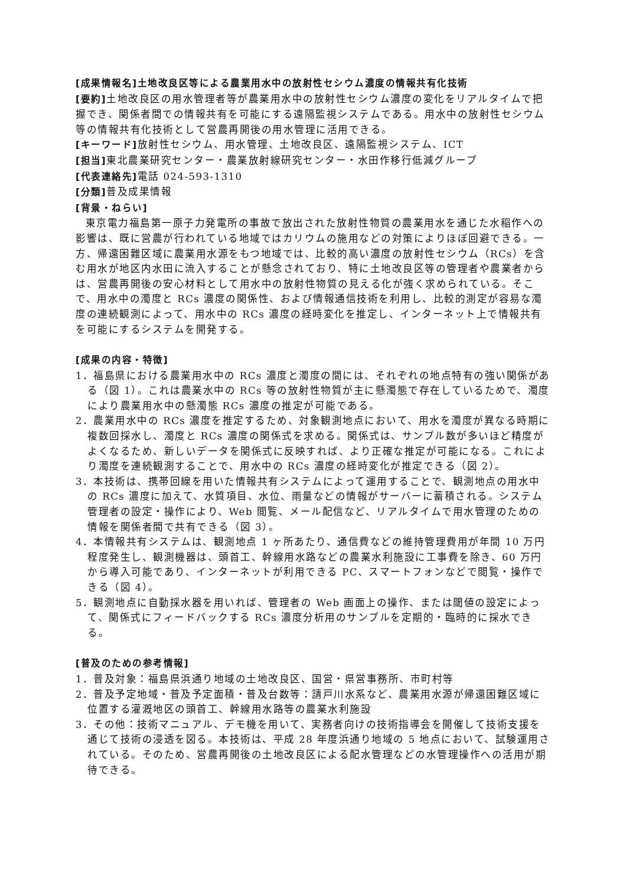[成果情報名]土地改良区等による農業用水中の放射性セシウム濃度の情報共有化技術
[要約] 土地改良区の用水管理者等が農業用水中の放射性セシウム濃度の変化をリアルタイムで把握でき、関係者間での情報共有を可能にする遠隔監視システムである。用水中の放射性セシウム等の情報共有化技術として営農再開後の用水管理に活用できる。
[キーワード] 放射性セシウム、用水管理、土地改良区、遠隔監視システム、ICT
[担当] 東北農業研究センター・農業放射線研究センター・水田作移行低減グループ
[代表連絡先] 電話 024-593-1310
[分類] 普及成果情報
[背景・ねらい]
東京電力福島第一原子力発電所の事故で放出された放射性物質の農業用水を通じた水稲作への影響は、既に営農が行われている地域ではカリウムの施用などの対策によりほぼ回避できる。一方、帰還困難区域に農業用水源をもつ地域では、比較的高い濃度の放射性セシウム（RCs）を含む用水が地区内水田に流入することが懸念されており、特に土地改良区等の管理者や農業者からは、営農再開後の安心材料として用水中の放射性物質の見える化が強く求められている。そこで、用水中の濁度と RCs 濃度の関係性、および情報通信技術を利用し、比較的測定が容易な濁度の連続観測によって、用水中の RCs 濃度の経時変化を推定し、インターネット上で情報共有を可能にするシステムを開発する。
[成果の内容・特徴]
1．福島県における農業用水中の RCs 濃度と濁度の間には、それぞれの地点特有の強い関係がある（図 1）。これは農業水中の RCs 等の放射性物質が主に懸濁態で存在しているためで、濁度により農業用水中の懸濁態 RCs 濃度の推定が可能である。
2．農業用水中の RCs 濃度を推定するため、対象観測地点において、用水を濁度が異なる時期に複数回採水し、濁度と RCs 濃度の関係式を求める。関係式は、サンプル数が多いほど精度がよくなるため、新しいデータを関係式に反映すれば、より正確な推定が可能になる。これにより濁度を連続観測することで、用水中の RCs 濃度の経時変化が推定できる（図 2）。
3．本技術は、携帯回線を用いた情報共有システムによって運用することで、観測地点の用水中の RCs 濃度に加えて、水質項目、水位、雨量などの情報がサーバーに蓄積される。システム管理者の設定・操作により、Web 閲覧、メール配信など、リアルタイムで用水管理のための情報を関係者間で共有できる（図 3）。
4．本情報共有システムは、観測地点 1 ヶ所あたり、通信費などの維持管理費用が年間 10 万円程度発生し、観測機器は、頭首工、幹線用水路などの農業水利施設に工事費を除き、60 万円から導入可能であり、インターネットが利用できる PC、スマートフォンなどで閲覧・操作できる（図 4）。
5．観測地点に自動採水器を用いれば、管理者の Web 画面上の操作、または閾値の設定によって、関係式にフィードバックする RCs 濃度分析用のサンプルを定期的・臨時的に採水できる。
[普及のための参考情報]
1．普及対象：福島県浜通り地域の土地改良区、国営・県営事務所、市町村等
2．普及予定地域・普及予定面積・普及台数等：請戸川水系など、農業用水源が帰還困難区域に位置する灌漑地区の頭首工、幹線用水路等の農業水利施設
3．その他：技術マニュアル、デモ機を用いて、実務者向けの技術指導会を開催して技術支援を通じて技術の浸透を図る。本技術は、平成 28 年度浜通り地域の 5 地点において、試験運用されている。そのため、営農再開後の土地改良区による配水管理などの水管理操作への活用が期待できる。